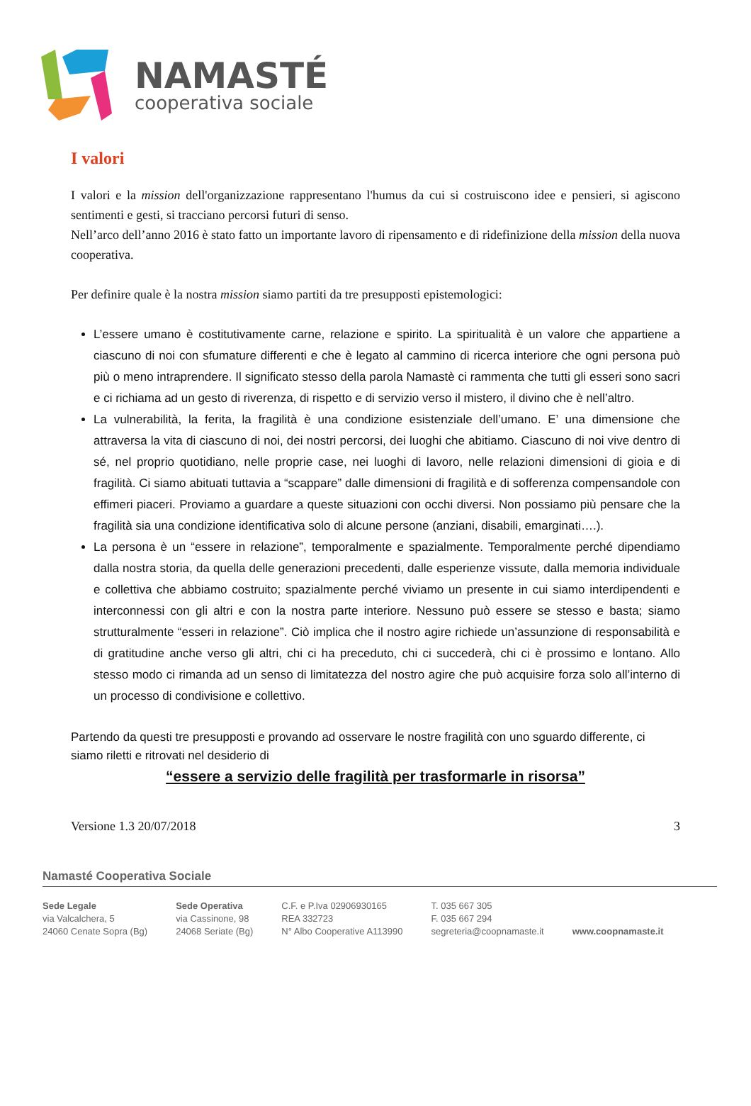NAMASTÉ
cooperativa sociale
I valori
I valori e la mission dell'organizzazione rappresentano l'humus da cui si costruiscono idee e pensieri, si agiscono sentimenti e gesti, si tracciano percorsi futuri di senso.
Nell’arco dell’anno 2016 è stato fatto un importante lavoro di ripensamento e di ridefinizione della mission della nuova cooperativa.
Per definire quale è la nostra mission siamo partiti da tre presupposti epistemologici:
L’essere umano è costitutivamente carne, relazione e spirito. La spiritualità è un valore che appartiene a ciascuno di noi con sfumature differenti e che è legato al cammino di ricerca interiore che ogni persona può più o meno intraprendere. Il significato stesso della parola Namastè ci rammenta che tutti gli esseri sono sacri e ci richiama ad un gesto di riverenza, di rispetto e di servizio verso il mistero, il divino che è nell’altro.
La vulnerabilità, la ferita, la fragilità è una condizione esistenziale dell’umano. E’ una dimensione che attraversa la vita di ciascuno di noi, dei nostri percorsi, dei luoghi che abitiamo. Ciascuno di noi vive dentro di sé, nel proprio quotidiano, nelle proprie case, nei luoghi di lavoro, nelle relazioni dimensioni di gioia e di fragilità. Ci siamo abituati tuttavia a “scappare” dalle dimensioni di fragilità e di sofferenza compensandole con effimeri piaceri. Proviamo a guardare a queste situazioni con occhi diversi. Non possiamo più pensare che la fragilità sia una condizione identificativa solo di alcune persone (anziani, disabili, emarginati….).
La persona è un “essere in relazione”, temporalmente e spazialmente. Temporalmente perché dipendiamo dalla nostra storia, da quella delle generazioni precedenti, dalle esperienze vissute, dalla memoria individuale e collettiva che abbiamo costruito; spazialmente perché viviamo un presente in cui siamo interdipendenti e interconnessi con gli altri e con la nostra parte interiore. Nessuno può essere se stesso e basta; siamo strutturalmente “esseri in relazione”. Ciò implica che il nostro agire richiede un’assunzione di responsabilità e di gratitudine anche verso gli altri, chi ci ha preceduto, chi ci succederà, chi ci è prossimo e lontano. Allo stesso modo ci rimanda ad un senso di limitatezza del nostro agire che può acquisire forza solo all’interno di un processo di condivisione e collettivo.
Partendo da questi tre presupposti e provando ad osservare le nostre fragilità con uno sguardo differente, ci siamo riletti e ritrovati nel desiderio di
“essere a servizio delle fragilità per trasformarle in risorsa”
Versione 1.3 20/07/2018 3
Namasté Cooperativa Sociale
Sede Legale
via Valcalchera, 5
24060 Cenate Sopra (Bg)
Sede Operativa
via Cassinone, 98
24068 Seriate (Bg)
C.F. e P.Iva 02906930165
REA 332723
N° Albo Cooperative A113990
T. 035 667 305
F. 035 667 294
segreteria@coopnamaste.it
www.coopnamaste.it